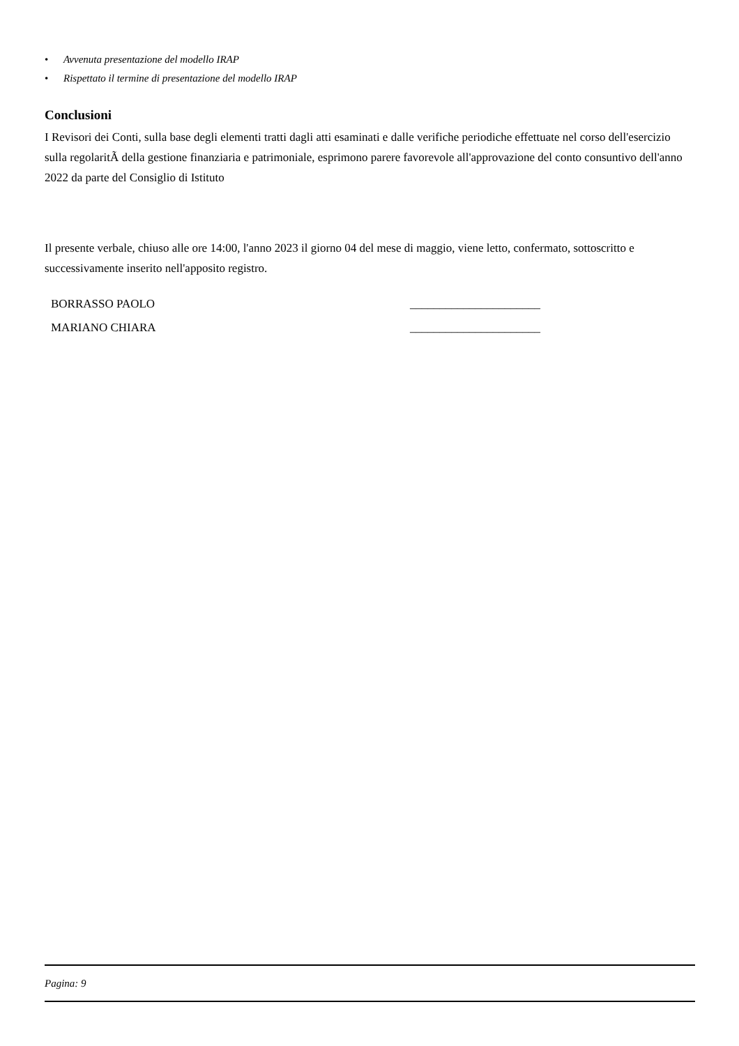• Avvenuta presentazione del modello IRAP
• Rispettato il termine di presentazione del modello IRAP
Conclusioni
I Revisori dei Conti, sulla base degli elementi tratti dagli atti esaminati e dalle verifiche periodiche effettuate nel corso dell'esercizio sulla regolaritÃ della gestione finanziaria e patrimoniale, esprimono parere favorevole all'approvazione del conto consuntivo dell'anno 2022 da parte del Consiglio di Istituto
Il presente verbale, chiuso alle ore 14:00, l'anno 2023 il giorno 04 del mese di maggio, viene letto, confermato, sottoscritto e successivamente inserito nell'apposito registro.
BORRASSO PAOLO ______________________
MARIANO CHIARA ______________________
Pagina: 9